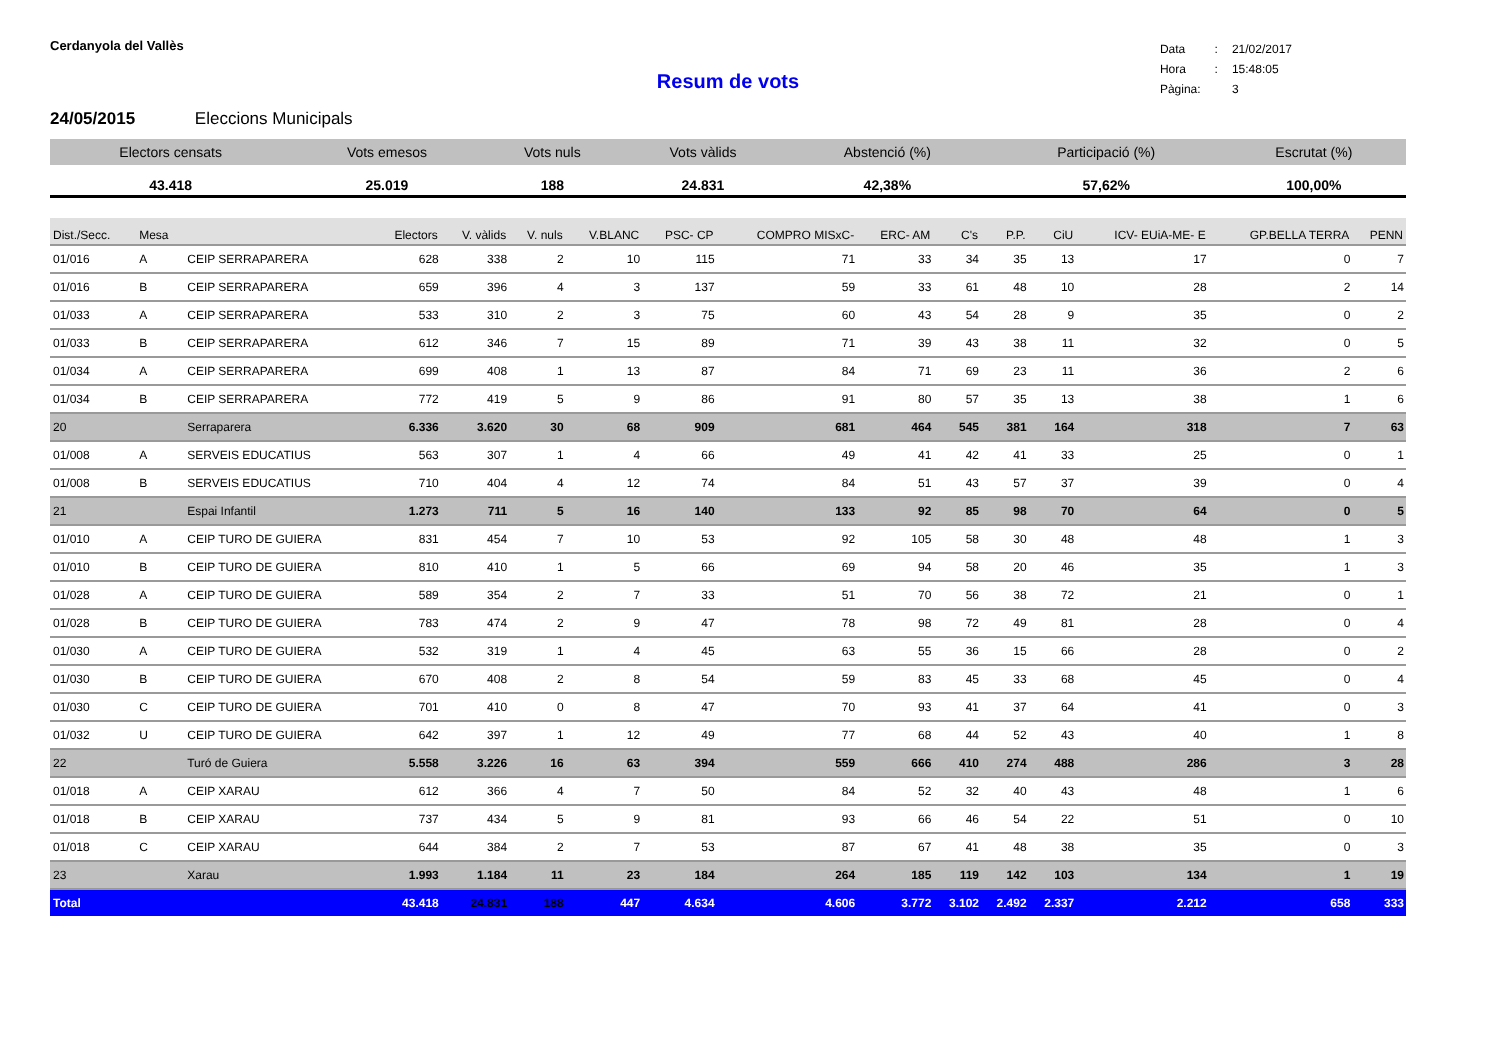Cerdanyola del Vallès
| Data | : | 21/02/2017 |
| Hora | : | 15:48:05 |
| Pàgina: | | 3 |
Resum de vots
24/05/2015 Eleccions Municipals
| Electors censats | Vots emesos | Vots nuls | Vots vàlids | Abstenció (%) | Participació (%) | Escrutat (%) |
| --- | --- | --- | --- | --- | --- | --- |
| 43.418 | 25.019 | 188 | 24.831 | 42,38% | 57,62% | 100,00% |
| Dist./Secc. | Mesa | | Electors | V. vàlids | V. nuls | V.BLANC | PSC- CP | COMPRO MISxC- | ERC- AM | C's | P.P. | CiU | ICV- EUiA-ME- E | GP.BELLA TERRA | PENN |
| --- | --- | --- | --- | --- | --- | --- | --- | --- | --- | --- | --- | --- | --- | --- | --- |
| 01/016 | A | CEIP SERRAPARERA | 628 | 338 | 2 | 10 | 115 | 71 | 33 | 34 | 35 | 13 | 17 | 0 | 7 |
| 01/016 | B | CEIP SERRAPARERA | 659 | 396 | 4 | 3 | 137 | 59 | 33 | 61 | 48 | 10 | 28 | 2 | 14 |
| 01/033 | A | CEIP SERRAPARERA | 533 | 310 | 2 | 3 | 75 | 60 | 43 | 54 | 28 | 9 | 35 | 0 | 2 |
| 01/033 | B | CEIP SERRAPARERA | 612 | 346 | 7 | 15 | 89 | 71 | 39 | 43 | 38 | 11 | 32 | 0 | 5 |
| 01/034 | A | CEIP SERRAPARERA | 699 | 408 | 1 | 13 | 87 | 84 | 71 | 69 | 23 | 11 | 36 | 2 | 6 |
| 01/034 | B | CEIP SERRAPARERA | 772 | 419 | 5 | 9 | 86 | 91 | 80 | 57 | 35 | 13 | 38 | 1 | 6 |
| 20 | | Serraparera | 6.336 | 3.620 | 30 | 68 | 909 | 681 | 464 | 545 | 381 | 164 | 318 | 7 | 63 |
| 01/008 | A | SERVEIS EDUCATIUS | 563 | 307 | 1 | 4 | 66 | 49 | 41 | 42 | 41 | 33 | 25 | 0 | 1 |
| 01/008 | B | SERVEIS EDUCATIUS | 710 | 404 | 4 | 12 | 74 | 84 | 51 | 43 | 57 | 37 | 39 | 0 | 4 |
| 21 | | Espai Infantil | 1.273 | 711 | 5 | 16 | 140 | 133 | 92 | 85 | 98 | 70 | 64 | 0 | 5 |
| 01/010 | A | CEIP TURO DE GUIERA | 831 | 454 | 7 | 10 | 53 | 92 | 105 | 58 | 30 | 48 | 48 | 1 | 3 |
| 01/010 | B | CEIP TURO DE GUIERA | 810 | 410 | 1 | 5 | 66 | 69 | 94 | 58 | 20 | 46 | 35 | 1 | 3 |
| 01/028 | A | CEIP TURO DE GUIERA | 589 | 354 | 2 | 7 | 33 | 51 | 70 | 56 | 38 | 72 | 21 | 0 | 1 |
| 01/028 | B | CEIP TURO DE GUIERA | 783 | 474 | 2 | 9 | 47 | 78 | 98 | 72 | 49 | 81 | 28 | 0 | 4 |
| 01/030 | A | CEIP TURO DE GUIERA | 532 | 319 | 1 | 4 | 45 | 63 | 55 | 36 | 15 | 66 | 28 | 0 | 2 |
| 01/030 | B | CEIP TURO DE GUIERA | 670 | 408 | 2 | 8 | 54 | 59 | 83 | 45 | 33 | 68 | 45 | 0 | 4 |
| 01/030 | C | CEIP TURO DE GUIERA | 701 | 410 | 0 | 8 | 47 | 70 | 93 | 41 | 37 | 64 | 41 | 0 | 3 |
| 01/032 | U | CEIP TURO DE GUIERA | 642 | 397 | 1 | 12 | 49 | 77 | 68 | 44 | 52 | 43 | 40 | 1 | 8 |
| 22 | | Turó de Guiera | 5.558 | 3.226 | 16 | 63 | 394 | 559 | 666 | 410 | 274 | 488 | 286 | 3 | 28 |
| 01/018 | A | CEIP XARAU | 612 | 366 | 4 | 7 | 50 | 84 | 52 | 32 | 40 | 43 | 48 | 1 | 6 |
| 01/018 | B | CEIP XARAU | 737 | 434 | 5 | 9 | 81 | 93 | 66 | 46 | 54 | 22 | 51 | 0 | 10 |
| 01/018 | C | CEIP XARAU | 644 | 384 | 2 | 7 | 53 | 87 | 67 | 41 | 48 | 38 | 35 | 0 | 3 |
| 23 | | Xarau | 1.993 | 1.184 | 11 | 23 | 184 | 264 | 185 | 119 | 142 | 103 | 134 | 1 | 19 |
| Total | | | 43.418 | 24.831 | 188 | 447 | 4.634 | 4.606 | 3.772 | 3.102 | 2.492 | 2.337 | 2.212 | 658 | 333 |